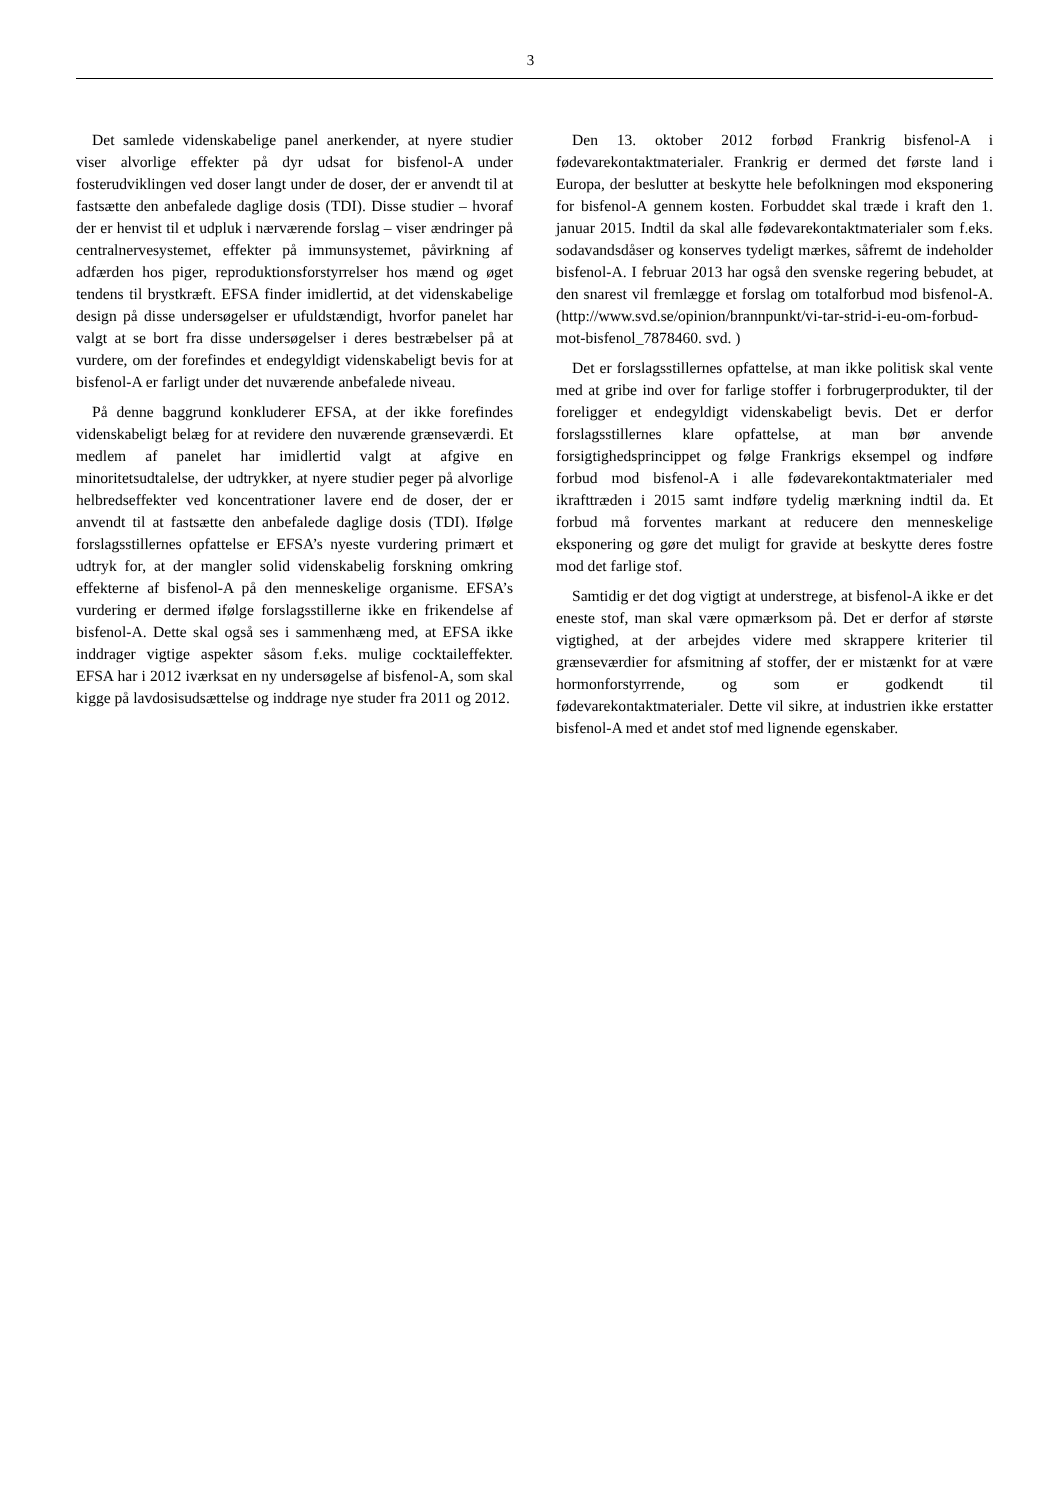3
Det samlede videnskabelige panel anerkender, at nyere studier viser alvorlige effekter på dyr udsat for bisfenol-A under fosterudviklingen ved doser langt under de doser, der er anvendt til at fastsætte den anbefalede daglige dosis (TDI). Disse studier – hvoraf der er henvist til et udpluk i nærværende forslag – viser ændringer på centralnervesystemet, effekter på immunsystemet, påvirkning af adfærden hos piger, reproduktionsforstyrrelser hos mænd og øget tendens til brystkræft. EFSA finder imidlertid, at det videnskabelige design på disse undersøgelser er ufuldstændigt, hvorfor panelet har valgt at se bort fra disse undersøgelser i deres bestræbelser på at vurdere, om der forefindes et endegyldigt videnskabeligt bevis for at bisfenol-A er farligt under det nuværende anbefalede niveau.
På denne baggrund konkluderer EFSA, at der ikke forefindes videnskabeligt belæg for at revidere den nuværende grænseværdi. Et medlem af panelet har imidlertid valgt at afgive en minoritetsudtalelse, der udtrykker, at nyere studier peger på alvorlige helbredseffekter ved koncentrationer lavere end de doser, der er anvendt til at fastsætte den anbefalede daglige dosis (TDI). Ifølge forslagsstillernes opfattelse er EFSA’s nyeste vurdering primært et udtryk for, at der mangler solid videnskabelig forskning omkring effekterne af bisfenol-A på den menneskelige organisme. EFSA’s vurdering er dermed ifølge forslagsstillerne ikke en frikendelse af bisfenol-A. Dette skal også ses i sammenhæng med, at EFSA ikke inddrager vigtige aspekter såsom f.eks. mulige cocktaileffekter. EFSA har i 2012 iværksat en ny undersøgelse af bisfenol-A, som skal kigge på lavdosisudsættelse og inddrage nye studer fra 2011 og 2012.
Den 13. oktober 2012 forbød Frankrig bisfenol-A i fødevarekontaktmaterialer. Frankrig er dermed det første land i Europa, der beslutter at beskytte hele befolkningen mod eksponering for bisfenol-A gennem kosten. Forbuddet skal træde i kraft den 1. januar 2015. Indtil da skal alle fødevarekontaktmaterialer som f.eks. sodavandsdåser og konserves tydeligt mærkes, såfremt de indeholder bisfenol-A. I februar 2013 har også den svenske regering bebudet, at den snarest vil fremlægge et forslag om totalforbud mod bisfenol-A. (http://www.svd.se/opinion/brannpunkt/vi-tar-strid-i-eu-om-forbud-mot-bisfenol_7878460. svd. )
Det er forslagsstillernes opfattelse, at man ikke politisk skal vente med at gribe ind over for farlige stoffer i forbrugerprodukter, til der foreligger et endegyldigt videnskabeligt bevis. Det er derfor forslagsstillernes klare opfattelse, at man bør anvende forsigtighedsprincippet og følge Frankrigs eksempel og indføre forbud mod bisfenol-A i alle fødevarekontaktmaterialer med ikrafttræden i 2015 samt indføre tydelig mærkning indtil da. Et forbud må forventes markant at reducere den menneskelige eksponering og gøre det muligt for gravide at beskytte deres fostre mod det farlige stof.
Samtidig er det dog vigtigt at understrege, at bisfenol-A ikke er det eneste stof, man skal være opmærksom på. Det er derfor af største vigtighed, at der arbejdes videre med skrappere kriterier til grænseværdier for afsmitning af stoffer, der er mistænkt for at være hormonforstyrrende, og som er godkendt til fødevarekontaktmaterialer. Dette vil sikre, at industrien ikke erstatter bisfenol-A med et andet stof med lignende egenskaber.